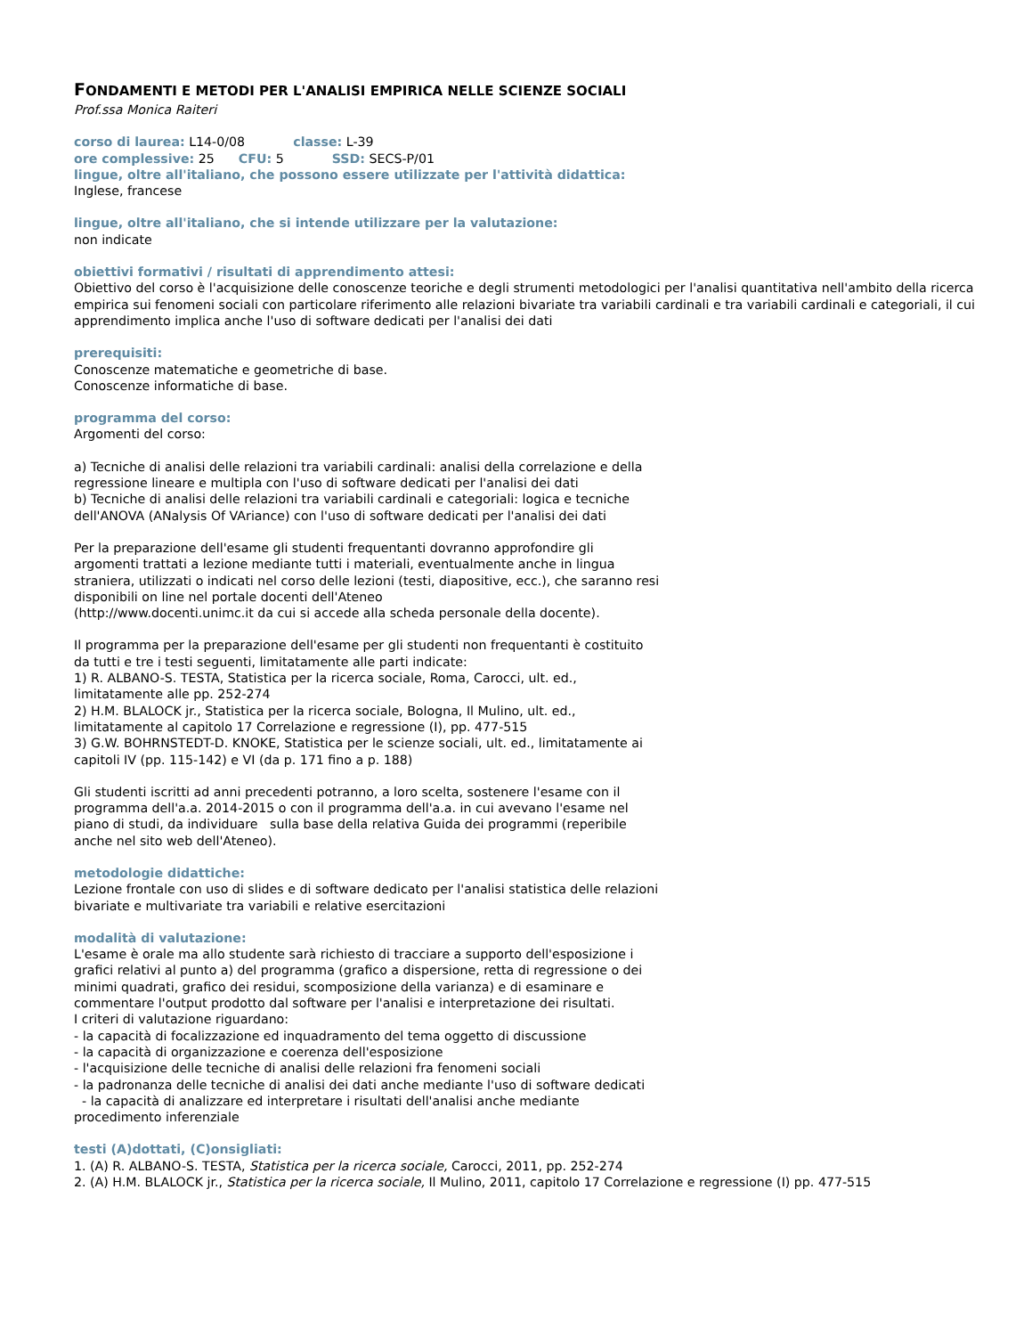FONDAMENTI E METODI PER L'ANALISI EMPIRICA NELLE SCIENZE SOCIALI
Prof.ssa Monica Raiteri
corso di laurea: L14-0/08 classe: L-39
ore complessive: 25 CFU: 5 SSD: SECS-P/01
lingue, oltre all'italiano, che possono essere utilizzate per l'attività didattica:
Inglese, francese
lingue, oltre all'italiano, che si intende utilizzare per la valutazione:
non indicate
obiettivi formativi / risultati di apprendimento attesi:
Obiettivo del corso è l'acquisizione delle conoscenze teoriche e degli strumenti metodologici per l'analisi quantitativa nell'ambito della ricerca empirica sui fenomeni sociali con particolare riferimento alle relazioni bivariate tra variabili cardinali e tra variabili cardinali e categoriali, il cui apprendimento implica anche l'uso di software dedicati per l'analisi dei dati
prerequisiti:
Conoscenze matematiche e geometriche di base.
Conoscenze informatiche di base.
programma del corso:
Argomenti del corso:
a) Tecniche di analisi delle relazioni tra variabili cardinali: analisi della correlazione e della regressione lineare e multipla con l'uso di software dedicati per l'analisi dei dati
b) Tecniche di analisi delle relazioni tra variabili cardinali e categoriali: logica e tecniche dell'ANOVA (ANalysis Of VAriance) con l'uso di software dedicati per l'analisi dei dati
Per la preparazione dell'esame gli studenti frequentanti dovranno approfondire gli argomenti trattati a lezione mediante tutti i materiali, eventualmente anche in lingua straniera, utilizzati o indicati nel corso delle lezioni (testi, diapositive, ecc.), che saranno resi disponibili on line nel portale docenti dell'Ateneo
(http://www.docenti.unimc.it da cui si accede alla scheda personale della docente).
Il programma per la preparazione dell'esame per gli studenti non frequentanti è costituito da tutti e tre i testi seguenti, limitatamente alle parti indicate:
1) R. ALBANO-S. TESTA, Statistica per la ricerca sociale, Roma, Carocci, ult. ed., limitatamente alle pp. 252-274
2) H.M. BLALOCK jr., Statistica per la ricerca sociale, Bologna, Il Mulino, ult. ed., limitatamente al capitolo 17 Correlazione e regressione (I), pp. 477-515
3) G.W. BOHRNSTEDT-D. KNOKE, Statistica per le scienze sociali, ult. ed., limitatamente ai capitoli IV (pp. 115-142) e VI (da p. 171 fino a p. 188)
Gli studenti iscritti ad anni precedenti potranno, a loro scelta, sostenere l'esame con il programma dell'a.a. 2014-2015 o con il programma dell'a.a. in cui avevano l'esame nel piano di studi, da individuare sulla base della relativa Guida dei programmi (reperibile anche nel sito web dell'Ateneo).
metodologie didattiche:
Lezione frontale con uso di slides e di software dedicato per l'analisi statistica delle relazioni bivariate e multivariate tra variabili e relative esercitazioni
modalità di valutazione:
L'esame è orale ma allo studente sarà richiesto di tracciare a supporto dell'esposizione i grafici relativi al punto a) del programma (grafico a dispersione, retta di regressione o dei minimi quadrati, grafico dei residui, scomposizione della varianza) e di esaminare e commentare l'output prodotto dal software per l'analisi e interpretazione dei risultati.
I criteri di valutazione riguardano:
- la capacità di focalizzazione ed inquadramento del tema oggetto di discussione
- la capacità di organizzazione e coerenza dell'esposizione
- l'acquisizione delle tecniche di analisi delle relazioni fra fenomeni sociali
- la padronanza delle tecniche di analisi dei dati anche mediante l'uso di software dedicati
- la capacità di analizzare ed interpretare i risultati dell'analisi anche mediante procedimento inferenziale
testi (A)dottati, (C)onsigliati:
1. (A) R. ALBANO-S. TESTA, Statistica per la ricerca sociale, Carocci, 2011, pp. 252-274
2. (A) H.M. BLALOCK jr., Statistica per la ricerca sociale, Il Mulino, 2011, capitolo 17 Correlazione e regressione (I) pp. 477-515